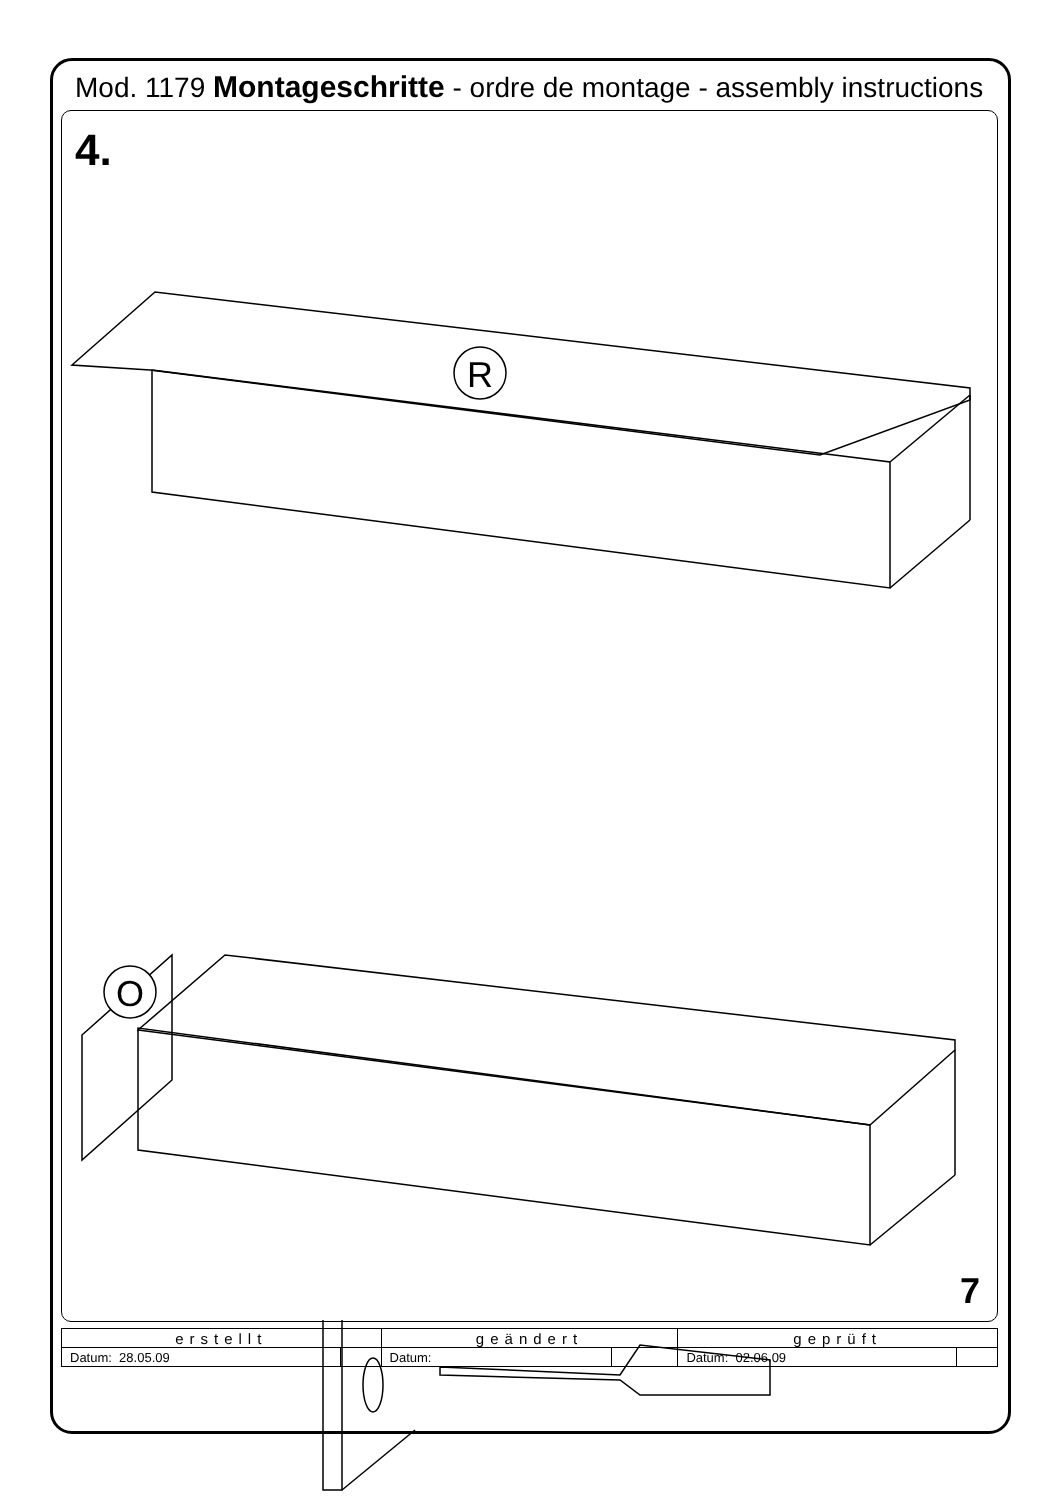Mod. 1179 Montageschritte - ordre de montage - assembly instructions
4.
R
O
7
| erstellt | | geändert | | geprüft | |
| Datum: 28.05.09 | | Datum: | | Datum: 02.06.09 | |